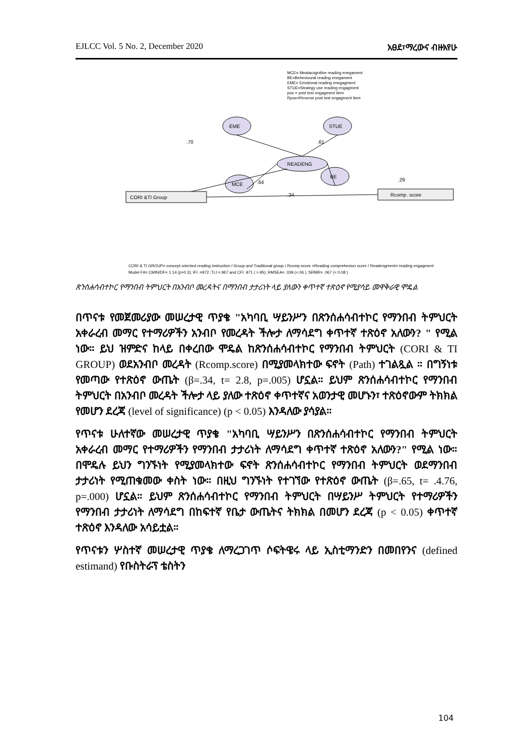EJLCC Vol. 5 No. 2, December 2020 አፀደ፣ማረው‌ና ብዙአየሁ
MCE= Meatacognitive reading enegament
BE=Behevioural reading enegament
EME= Emotional reading enegagment
STUE=Strategy use reading engagment
poe = post test engagment item
Rpoe=Reverse post test engagment item
READENG
EME
MCE
STUE
BE
CORI &TI Group
Rcomp. score
.70
.61
.34
.29
.64
CORI & TI GROUP= concept oriented reading instruction / Group and Traditional group / Rcomp.score =Reading comprehesion score / Readengment= reading engagment
Model Fit= CMIN/DF= 1.14 (p>0.3); IFI .=972 ;TLI =.967 and CFI .971 ( >.95); RMSEA= .039 (<.06 ) ;SRMR= .067 (< 0.08 )
ጽንሰሐሳብተኮር የማንበብ ትምህርት በአንብቦ መረዳትና በማንበብ ታታሪነት ላይ ያለውን ቀጥተኛ ተጽዕኖ የሚያሳይ መዋቅራዊ ሞዴል
በጥናቱ የመጀመሪያው መሠረታዊ ጥያቄ "አካባቢ ሣይንሥን በጽንሰሐሳብተኮር የማንበብ ትምህርት አቀራረብ መማር የተማሪዎችን አንብቦ የመረዳት ችሎታ ለማሳደግ ቀጥተኛ ተጽዕኖ አለውን? " የሚል ነው። ይህ ዝምድና ከላይ በቀረበው ሞዴል ከጽንሰሐሳብተኮር የማንበብ ትምህርት (CORI & TI GROUP) ወደአንብቦ መረዳት (Rcomp.score) በሚያመላክተው ፍኖት (Path) ተገልጿል ። በግኝነቱ የመጣው የተጽዕኖ ውጤት (β=.34, t= 2.8, p=.005) ሆኗል። ይህም ጽንሰሐሳብተኮር የማንበብ ትምህርት በአንብቦ መረዳት ችሎታ ላይ ያለው ተጽዕኖ ቀጥተኛና አወንታዊ መሆኑን፣ ተጽዕኖውም ትክክል የመሆን ደረጃ (level of significance) (p < 0.05) እንዳለው ያሳያል።
የጥናቱ ሁለተኛው መሠረታዊ ጥያቄ "አካባቢ ሣይንሥን በጽንሰሐሳብተኮር የማንበብ ትምህርት አቀራረብ መማር የተማሪዎችን የማንበብ ታታሪነት ለማሳደግ ቀጥተኛ ተጽዕኖ አለውን?" የሚል ነው። በሞዴሉ ይህን ግንኙነት የሚያመላክተው ፍኖት ጽንሰሐሳብተኮር የማንበብ ትምህርት ወደማንበብ ታታሪነት የሚጠቁመው ቀስት ነው። በዚህ ግንኙነት የተገኘው የተጽዕኖ ውጤት (β=.65, t= .4.76, p=.000) ሆኗል። ይህም ጽንሰሐሳብተኮር የማንበብ ትምህርት በሣይንሥ ትምህርት የተማሪዎችን የማንበብ ታታሪነት ለማሳደግ በከፍተኛ የቤታ ውጤትና ትክክል በመሆን ደረጃ (p < 0.05) ቀጥተኛ ተጽዕኖ እንዳለው አሳይቷል።
የጥናቱን ሦስተኛ መሠረታዊ ጥያቄ ለማረጋገጥ ሶፍትዌሩ ላይ ኢስቲማንድን በመበየንና (defined estimand) የቡስትራፕ ቴስትን
104